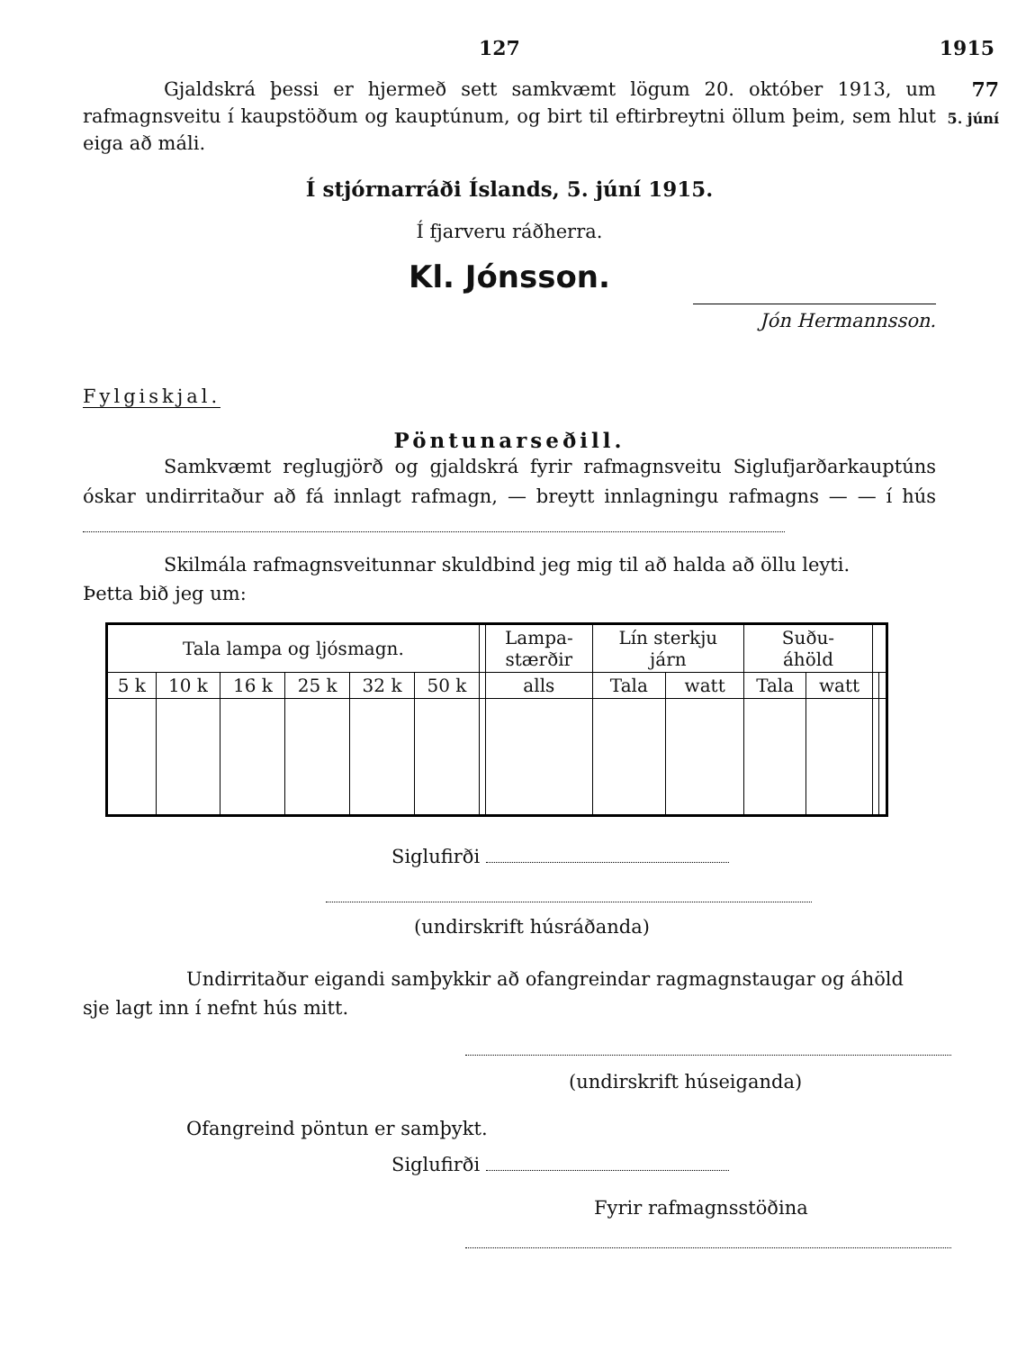127 1915
Gjaldskrá þessi er hjermeð sett samkvæmt lögum 20. október 1913, um rafmagnsveitu í kaupstöðum og kauptúnum, og birt til eftirbreytni öllum þeim, sem hlut eiga að máli.
77
5. júní
Í stjórnarráði Íslands, 5. júní 1915.
Í fjarveru ráðherra.
Kl. Jónsson.
Jón Hermannsson.
Fylgiskjal.
Pöntunarseðill.
Samkvæmt reglugjörð og gjaldskrá fyrir rafmagnsveitu Siglufjarðarkauptúns óskar undirritaður að fá innlagt rafmagn, — breytt innlagningu rafmagns — — í hús
Skilmála rafmagnsveitunnar skuldbind jeg mig til að halda að öllu leyti.
Þetta bið jeg um:
| Tala lampa og ljósmagn. | | | | | | | Lampa- stærðir | Lín sterkju járn | | Suðu- áhöld | | | |
| --- | --- | --- | --- | --- | --- | --- | --- | --- | --- | --- | --- | --- | --- |
| 5 k | 10 k | 16 k | 25 k | 32 k | 50 k | | alls | Tala | watt | Tala | watt | | |
Siglufirði
(undirskrift húsráðanda)
Undirritaður eigandi samþykkir að ofangreindar ragmagnstaugar og áhöld sje lagt inn í nefnt hús mitt.
(undirskrift húseiganda)
Ofangreind pöntun er samþykt.
Siglufirði
Fyrir rafmagnsstöðina